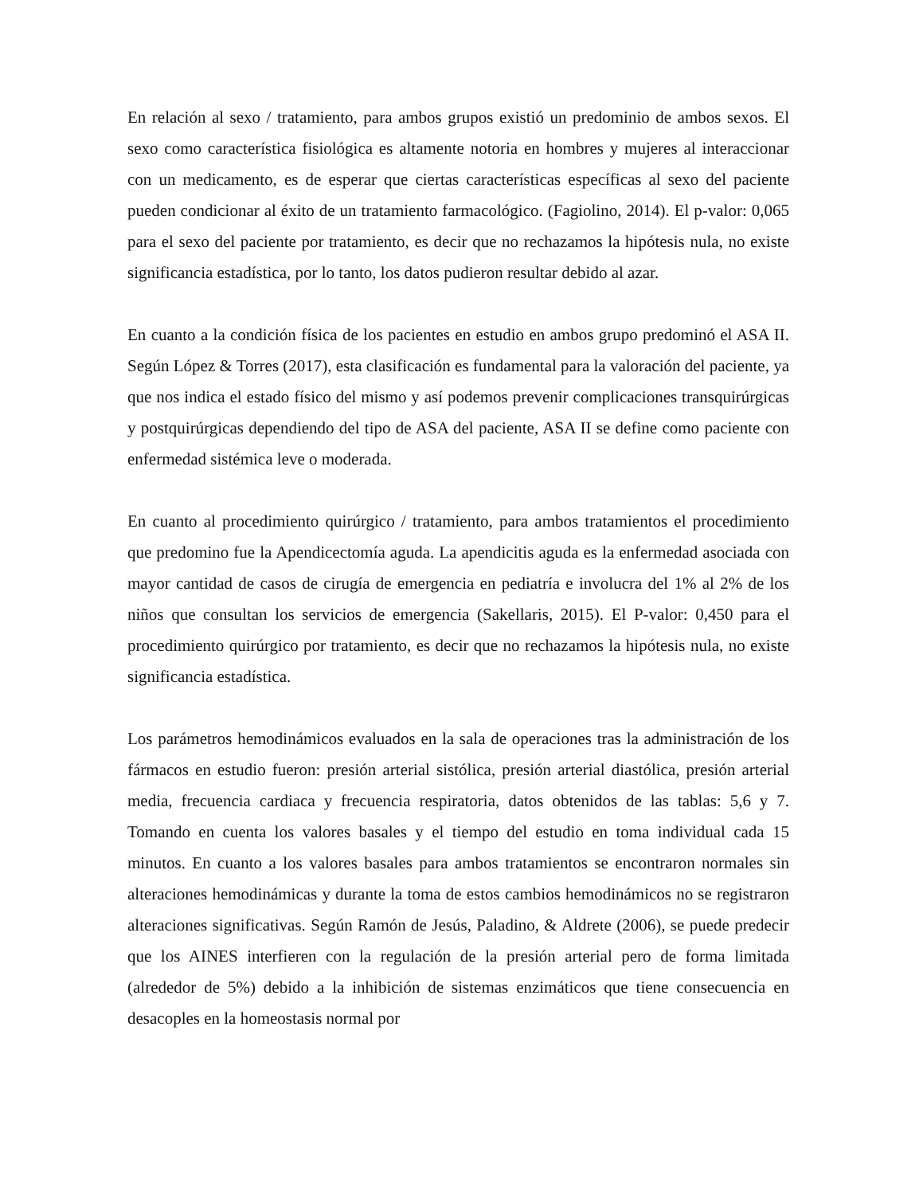En relación al sexo / tratamiento, para ambos grupos existió un predominio de ambos sexos. El sexo como característica fisiológica es altamente notoria en hombres y mujeres al interaccionar con un medicamento, es de esperar que ciertas características específicas al sexo del paciente pueden condicionar al éxito de un tratamiento farmacológico. (Fagiolino, 2014). El p-valor: 0,065 para el sexo del paciente por tratamiento, es decir que no rechazamos la hipótesis nula, no existe significancia estadística, por lo tanto, los datos pudieron resultar debido al azar.
En cuanto a la condición física de los pacientes en estudio en ambos grupo predominó el ASA II. Según López & Torres (2017), esta clasificación es fundamental para la valoración del paciente, ya que nos indica el estado físico del mismo y así podemos prevenir complicaciones transquirúrgicas y postquirúrgicas dependiendo del tipo de ASA del paciente, ASA II se define como paciente con enfermedad sistémica leve o moderada.
En cuanto al procedimiento quirúrgico / tratamiento, para ambos tratamientos el procedimiento que predomino fue la Apendicectomía aguda. La apendicitis aguda es la enfermedad asociada con mayor cantidad de casos de cirugía de emergencia en pediatría e involucra del 1% al 2% de los niños que consultan los servicios de emergencia (Sakellaris, 2015). El P-valor: 0,450 para el procedimiento quirúrgico por tratamiento, es decir que no rechazamos la hipótesis nula, no existe significancia estadística.
Los parámetros hemodinámicos evaluados en la sala de operaciones tras la administración de los fármacos en estudio fueron: presión arterial sistólica, presión arterial diastólica, presión arterial media, frecuencia cardiaca y frecuencia respiratoria, datos obtenidos de las tablas: 5,6 y 7. Tomando en cuenta los valores basales y el tiempo del estudio en toma individual cada 15 minutos. En cuanto a los valores basales para ambos tratamientos se encontraron normales sin alteraciones hemodinámicas y durante la toma de estos cambios hemodinámicos no se registraron alteraciones significativas. Según Ramón de Jesús, Paladino, & Aldrete (2006), se puede predecir que los AINES interfieren con la regulación de la presión arterial pero de forma limitada (alrededor de 5%) debido a la inhibición de sistemas enzimáticos que tiene consecuencia en desacoples en la homeostasis normal por